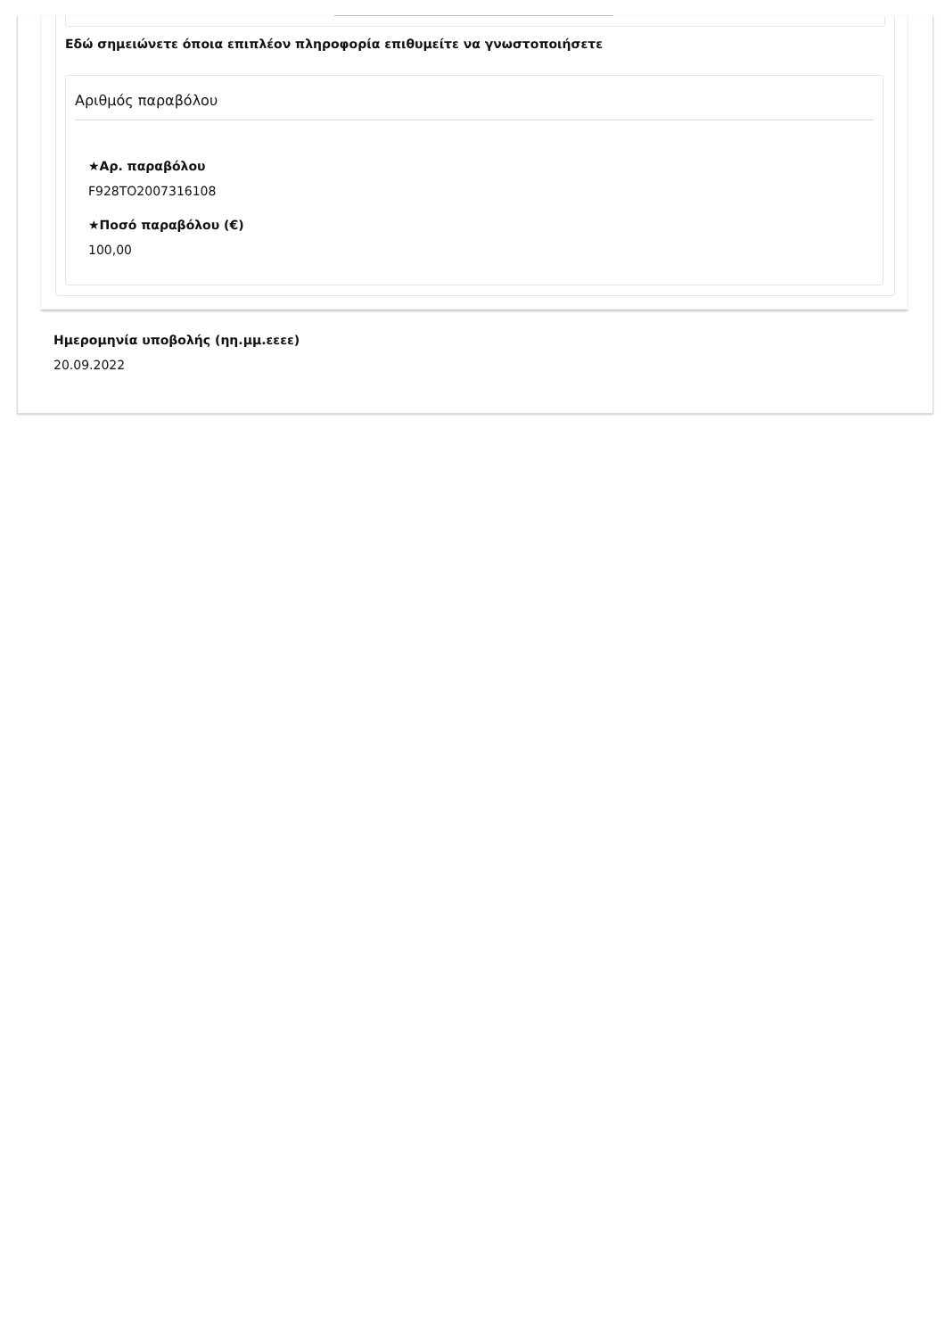Εδώ σημειώνετε όποια επιπλέον πληροφορία επιθυμείτε να γνωστοποιήσετε
Αριθμός παραβόλου
★Αρ. παραβόλου
F928TO2007316108
★Ποσό παραβόλου (€)
100,00
Ημερομηνία υποβολής (ηη.μμ.εεεε)
20.09.2022